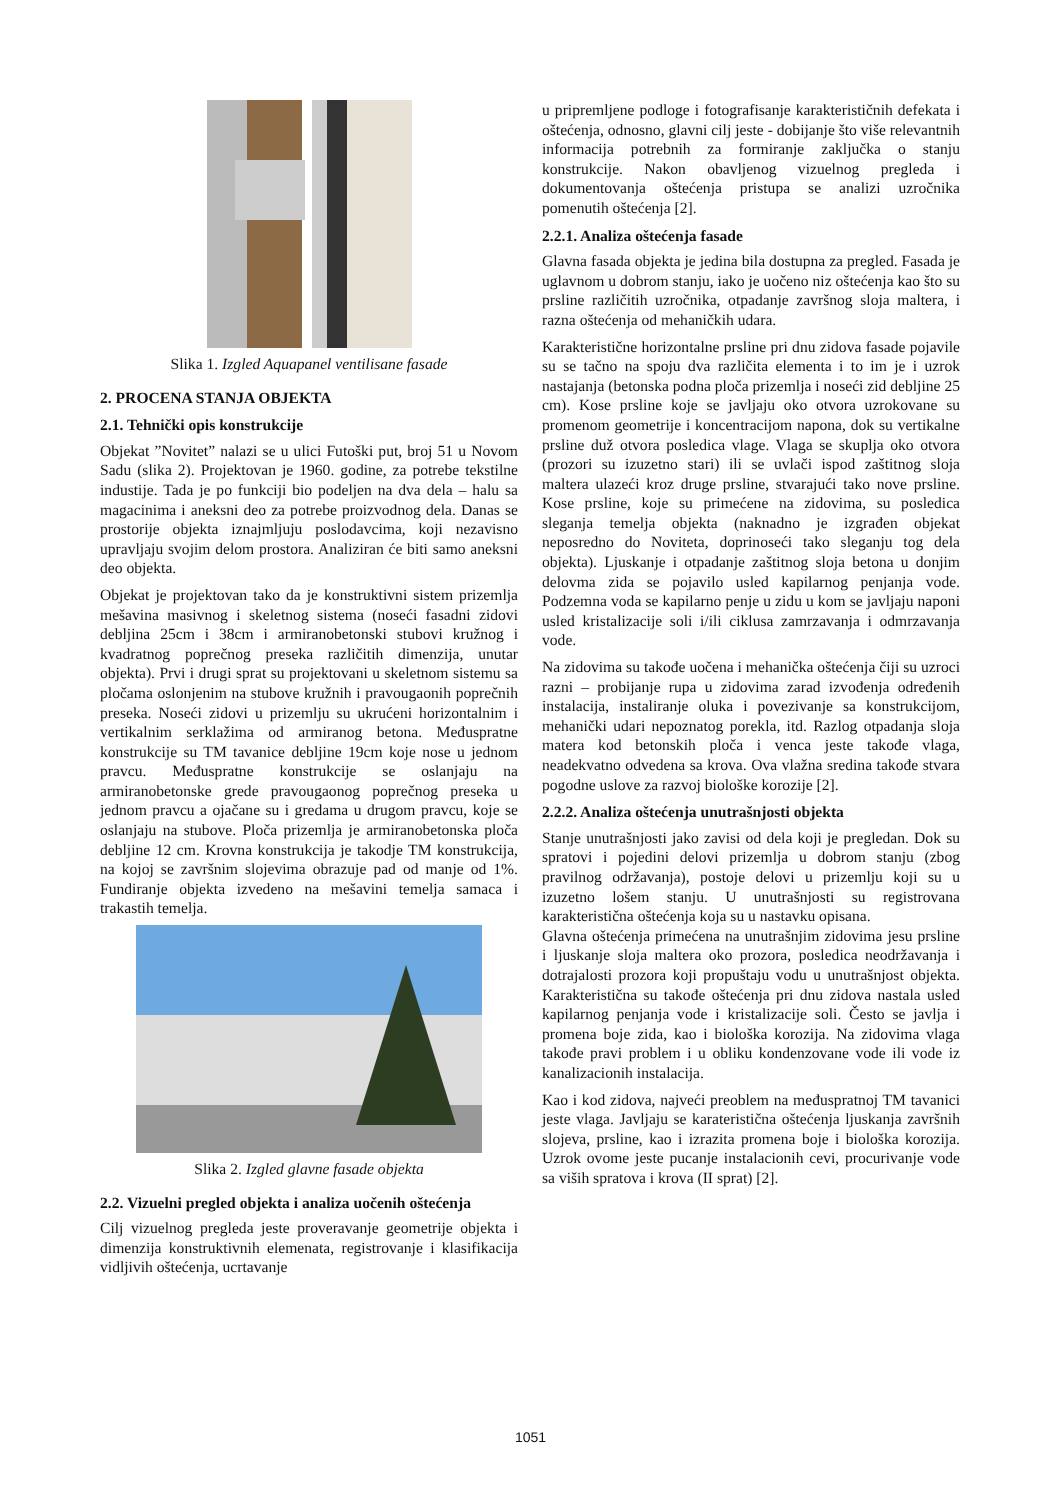Slika 1. Izgled Aquapanel ventilisane fasade
2. PROCENA STANJA OBJEKTA
2.1. Tehnički opis konstrukcije
Objekat ”Novitet” nalazi se u ulici Futoški put, broj 51 u Novom Sadu (slika 2). Projektovan je 1960. godine, za potrebe tekstilne industije. Tada je po funkciji bio podeljen na dva dela – halu sa magacinima i aneksni deo za potrebe proizvodnog dela. Danas se prostorije objekta iznajmljuju poslodavcima, koji nezavisno upravljaju svojim delom prostora. Analiziran će biti samo aneksni deo objekta.
Objekat je projektovan tako da je konstruktivni sistem prizemlja mešavina masivnog i skeletnog sistema (noseći fasadni zidovi debljina 25cm i 38cm i armiranobetonski stubovi kružnog i kvadratnog poprečnog preseka različitih dimenzija, unutar objekta). Prvi i drugi sprat su projektovani u skeletnom sistemu sa pločama oslonjenim na stubove kružnih i pravougaonih poprečnih preseka. Noseći zidovi u prizemlju su ukrućeni horizontalnim i vertikalnim serklažima od armiranog betona. Međuspratne konstrukcije su TM tavanice debljine 19cm koje nose u jednom pravcu. Međuspratne konstrukcije se oslanjaju na armiranobetonske grede pravougaonog poprečnog preseka u jednom pravcu a ojačane su i gredama u drugom pravcu, koje se oslanjaju na stubove. Ploča prizemlja je armiranobetonska ploča debljine 12 cm. Krovna konstrukcija je takodje TM konstrukcija, na kojoj se završnim slojevima obrazuje pad od manje od 1%. Fundiranje objekta izvedeno na mešavini temelja samaca i trakastih temelja.
Slika 2. Izgled glavne fasade objekta
2.2. Vizuelni pregled objekta i analiza uočenih oštećenja
Cilj vizuelnog pregleda jeste proveravanje geometrije objekta i dimenzija konstruktivnih elemenata, registrovanje i klasifikacija vidljivih oštećenja, ucrtavanje
u pripremljene podloge i fotografisanje karakterističnih defekata i oštećenja, odnosno, glavni cilj jeste - dobijanje što više relevantnih informacija potrebnih za formiranje zaključka o stanju konstrukcije. Nakon obavljenog vizuelnog pregleda i dokumentovanja oštećenja pristupa se analizi uzročnika pomenutih oštećenja [2].
2.2.1. Analiza oštećenja fasade
Glavna fasada objekta je jedina bila dostupna za pregled. Fasada je uglavnom u dobrom stanju, iako je uočeno niz oštećenja kao što su prsline različitih uzročnika, otpadanje završnog sloja maltera, i razna oštećenja od mehaničkih udara.
Karakteristične horizontalne prsline pri dnu zidova fasade pojavile su se tačno na spoju dva različita elementa i to im je i uzrok nastajanja (betonska podna ploča prizemlja i noseći zid debljine 25 cm). Kose prsline koje se javljaju oko otvora uzrokovane su promenom geometrije i koncentracijom napona, dok su vertikalne prsline duž otvora posledica vlage. Vlaga se skuplja oko otvora (prozori su izuzetno stari) ili se uvlači ispod zaštitnog sloja maltera ulazeći kroz druge prsline, stvarajući tako nove prsline. Kose prsline, koje su primećene na zidovima, su posledica sleganja temelja objekta (naknadno je izgrađen objekat neposredno do Noviteta, doprinoseći tako sleganju tog dela objekta). Ljuskanje i otpadanje zaštitnog sloja betona u donjim delovma zida se pojavilo usled kapilarnog penjanja vode. Podzemna voda se kapilarno penje u zidu u kom se javljaju naponi usled kristalizacije soli i/ili ciklusa zamrzavanja i odmrzavanja vode.
Na zidovima su takođe uočena i mehanička oštećenja čiji su uzroci razni – probijanje rupa u zidovima zarad izvođenja određenih instalacija, instaliranje oluka i povezivanje sa konstrukcijom, mehanički udari nepoznatog porekla, itd. Razlog otpadanja sloja matera kod betonskih ploča i venca jeste takođe vlaga, neadekvatno odvedena sa krova. Ova vlažna sredina takođe stvara pogodne uslove za razvoj biološke korozije [2].
2.2.2. Analiza oštećenja unutrašnjosti objekta
Stanje unutrašnjosti jako zavisi od dela koji je pregledan. Dok su spratovi i pojedini delovi prizemlja u dobrom stanju (zbog pravilnog održavanja), postoje delovi u prizemlju koji su u izuzetno lošem stanju. U unutrašnjosti su registrovana karakteristična oštećenja koja su u nastavku opisana.
Glavna oštećenja primećena na unutrašnjim zidovima jesu prsline i ljuskanje sloja maltera oko prozora, posledica neodržavanja i dotrajalosti prozora koji propuštaju vodu u unutrašnjost objekta. Karakteristična su takođe oštećenja pri dnu zidova nastala usled kapilarnog penjanja vode i kristalizacije soli. Često se javlja i promena boje zida, kao i biološka korozija. Na zidovima vlaga takođe pravi problem i u obliku kondenzovane vode ili vode iz kanalizacionih instalacija.
Kao i kod zidova, najveći preoblem na međuspratnoj TM tavanici jeste vlaga. Javljaju se karateristična oštećenja ljuskanja završnih slojeva, prsline, kao i izrazita promena boje i biološka korozija. Uzrok ovome jeste pucanje instalacionih cevi, procurivanje vode sa viših spratova i krova (II sprat) [2].
1051